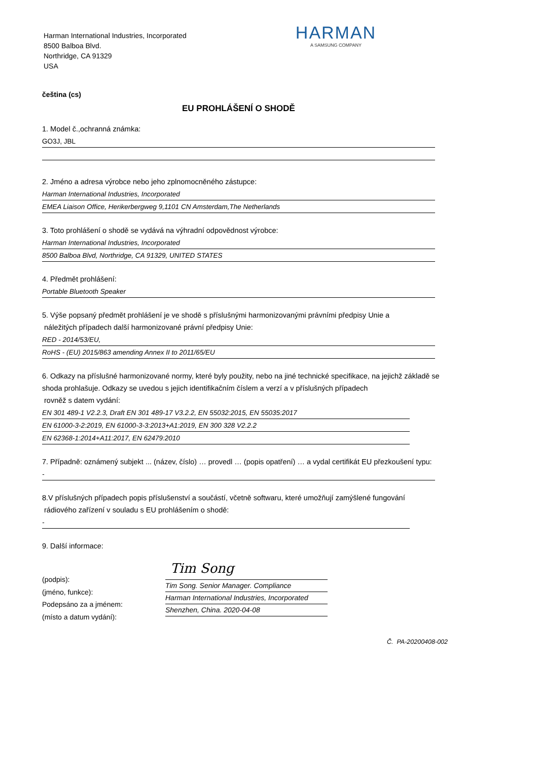Harman International Industries, Incorporated
8500 Balboa Blvd.
Northridge, CA 91329
USA
HARMAN
A SAMSUNG COMPANY
čeština (cs)
EU PROHLÁŠENÍ O SHODĚ
1. Model č.,ochranná známka:
GO3J, JBL
2. Jméno a adresa výrobce nebo jeho zplnomocněného zástupce:
Harman International Industries, Incorporated
EMEA Liaison Office, Herikerbergweg 9,1101 CN Amsterdam,The Netherlands
3. Toto prohlášení o shodě se vydává na výhradní odpovědnost výrobce:
Harman International Industries, Incorporated
8500 Balboa Blvd, Northridge, CA 91329, UNITED STATES
4. Předmět prohlášení:
Portable Bluetooth Speaker
5. Výše popsaný předmět prohlášení je ve shodě s příslušnými harmonizovanými právními předpisy Unie a
náležitých případech další harmonizované právní předpisy Unie:
RED - 2014/53/EU,
RoHS - (EU) 2015/863 amending Annex II to 2011/65/EU
6. Odkazy na příslušné harmonizované normy, které byly použity, nebo na jiné technické specifikace, na jejichž základě se shoda prohlašuje. Odkazy se uvedou s jejich identifikačním číslem a verzí a v příslušných případech
rovněž s datem vydání:
EN 301 489-1 V2.2.3, Draft EN 301 489-17 V3.2.2, EN 55032:2015, EN 55035:2017
EN 61000-3-2:2019, EN 61000-3-3:2013+A1:2019, EN 300 328 V2.2.2
EN 62368-1:2014+A11:2017, EN 62479:2010
7. Případně: oznámený subjekt ... (název, číslo) … provedl … (popis opatření) … a vydal certifikát EU přezkoušení typu:
-
8.V příslušných případech popis příslušenství a součástí, včetně softwaru, které umožňují zamýšlené fungování
rádiového zařízení v souladu s EU prohlášením o shodě:
-
9. Další informace:
(podpis):
(jméno, funkce):
Podepsáno za a jménem:
(místo a datum vydání):
Tim Song
Tim Song. Senior Manager. Compliance
Harman International Industries, Incorporated
Shenzhen, China. 2020-04-08
Č. PA-20200408-002